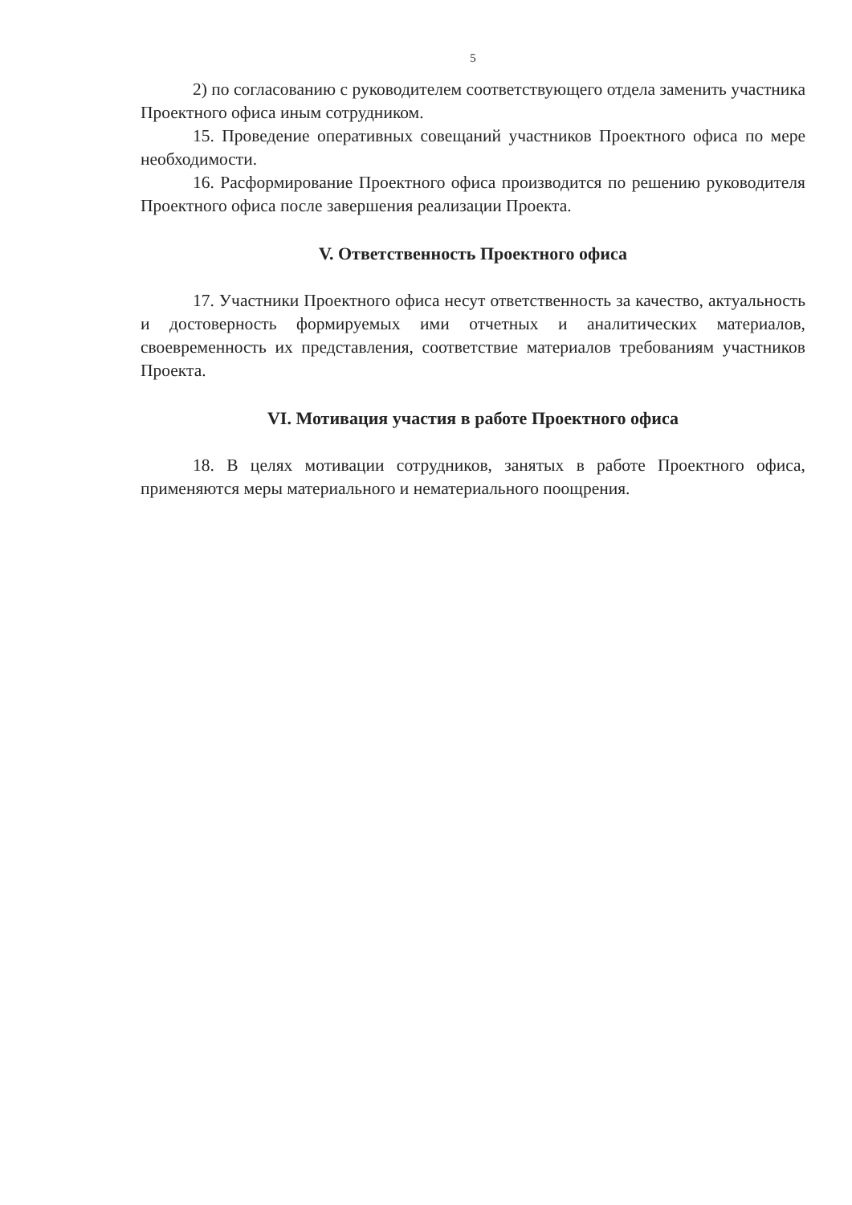5
2) по согласованию с руководителем соответствующего отдела заменить участника Проектного офиса иным сотрудником.
15. Проведение оперативных совещаний участников Проектного офиса по мере необходимости.
16. Расформирование Проектного офиса производится по решению руководителя Проектного офиса после завершения реализации Проекта.
V. Ответственность Проектного офиса
17. Участники Проектного офиса несут ответственность за качество, актуальность и достоверность формируемых ими отчетных и аналитических материалов, своевременность их представления, соответствие материалов требованиям участников Проекта.
VI. Мотивация участия в работе Проектного офиса
18. В целях мотивации сотрудников, занятых в работе Проектного офиса, применяются меры материального и нематериального поощрения.